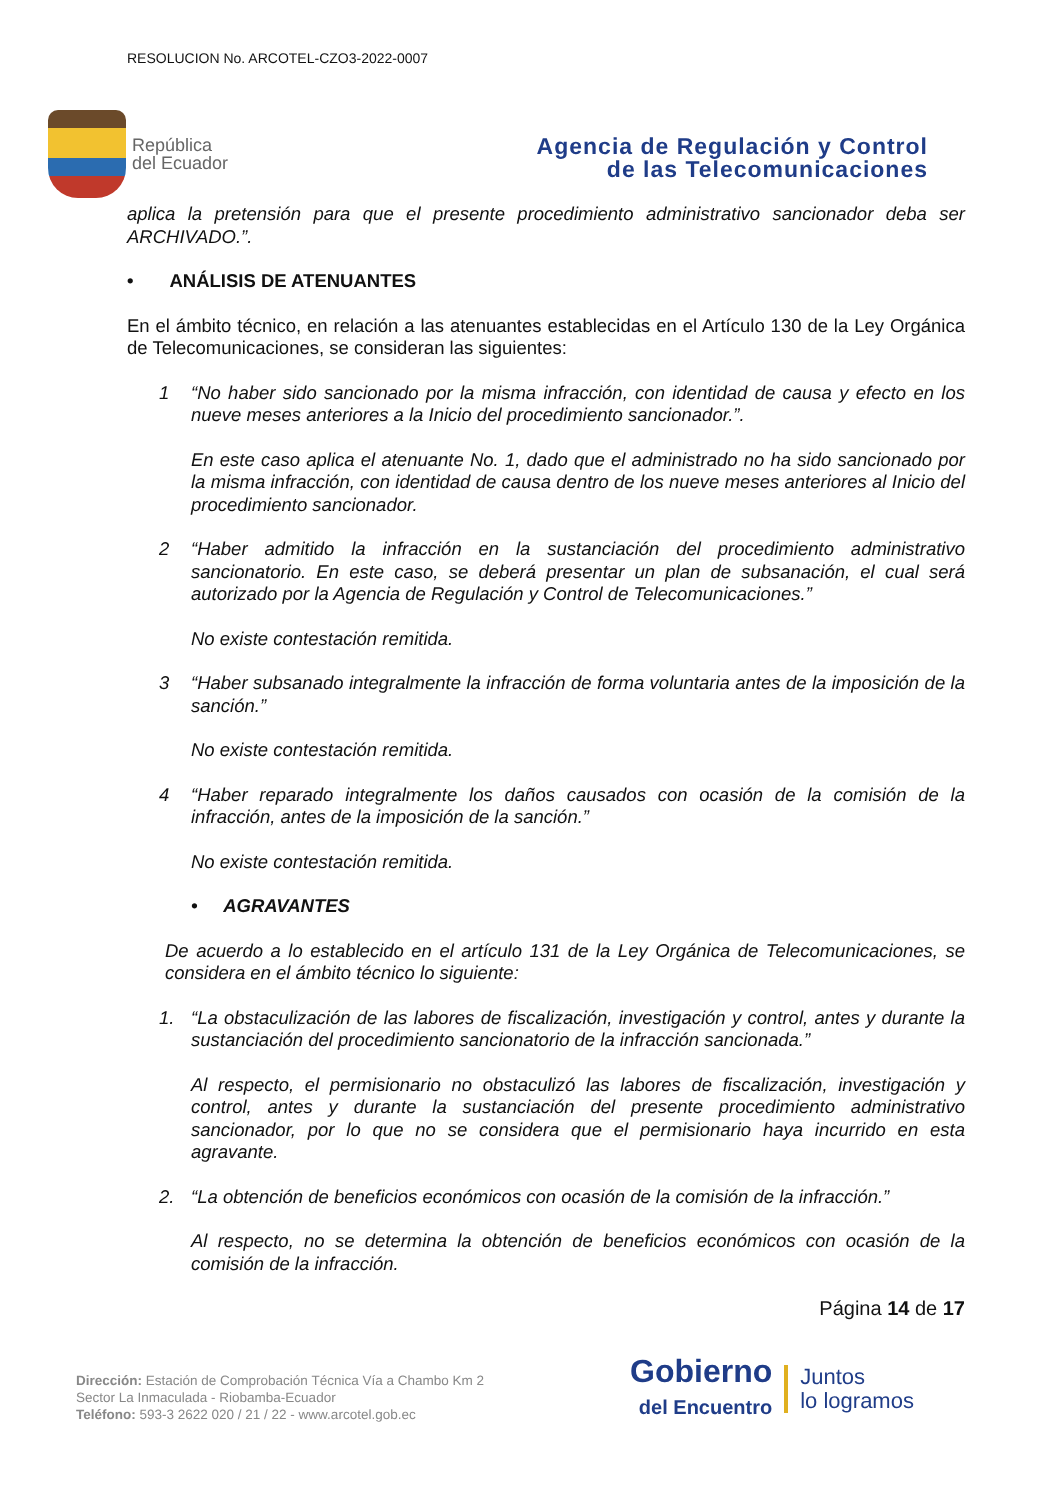RESOLUCION No. ARCOTEL-CZO3-2022-0007
República
del Ecuador
Agencia de Regulación y Control
de las Telecomunicaciones
aplica la pretensión para que el presente procedimiento administrativo sancionador deba ser ARCHIVADO.”.
• ANÁLISIS DE ATENUANTES
En el ámbito técnico, en relación a las atenuantes establecidas en el Artículo 130 de la Ley Orgánica de Telecomunicaciones, se consideran las siguientes:
1 “No haber sido sancionado por la misma infracción, con identidad de causa y efecto en los nueve meses anteriores a la Inicio del procedimiento sancionador.”.
En este caso aplica el atenuante No. 1, dado que el administrado no ha sido sancionado por la misma infracción, con identidad de causa dentro de los nueve meses anteriores al Inicio del procedimiento sancionador.
2 “Haber admitido la infracción en la sustanciación del procedimiento administrativo sancionatorio. En este caso, se deberá presentar un plan de subsanación, el cual será autorizado por la Agencia de Regulación y Control de Telecomunicaciones.”
No existe contestación remitida.
3 “Haber subsanado integralmente la infracción de forma voluntaria antes de la imposición de la sanción.”
No existe contestación remitida.
4 “Haber reparado integralmente los daños causados con ocasión de la comisión de la infracción, antes de la imposición de la sanción.”
No existe contestación remitida.
• AGRAVANTES
De acuerdo a lo establecido en el artículo 131 de la Ley Orgánica de Telecomunicaciones, se considera en el ámbito técnico lo siguiente:
1. “La obstaculización de las labores de fiscalización, investigación y control, antes y durante la sustanciación del procedimiento sancionatorio de la infracción sancionada.”
Al respecto, el permisionario no obstaculizó las labores de fiscalización, investigación y control, antes y durante la sustanciación del presente procedimiento administrativo sancionador, por lo que no se considera que el permisionario haya incurrido en esta agravante.
2. “La obtención de beneficios económicos con ocasión de la comisión de la infracción.”
Al respecto, no se determina la obtención de beneficios económicos con ocasión de la comisión de la infracción.
Página 14 de 17
Dirección: Estación de Comprobación Técnica Vía a Chambo Km 2
Sector La Inmaculada - Riobamba-Ecuador
Teléfono: 593-3 2622 020 / 21 / 22 - www.arcotel.gob.ec
Gobierno
del Encuentro
Juntos
lo logramos